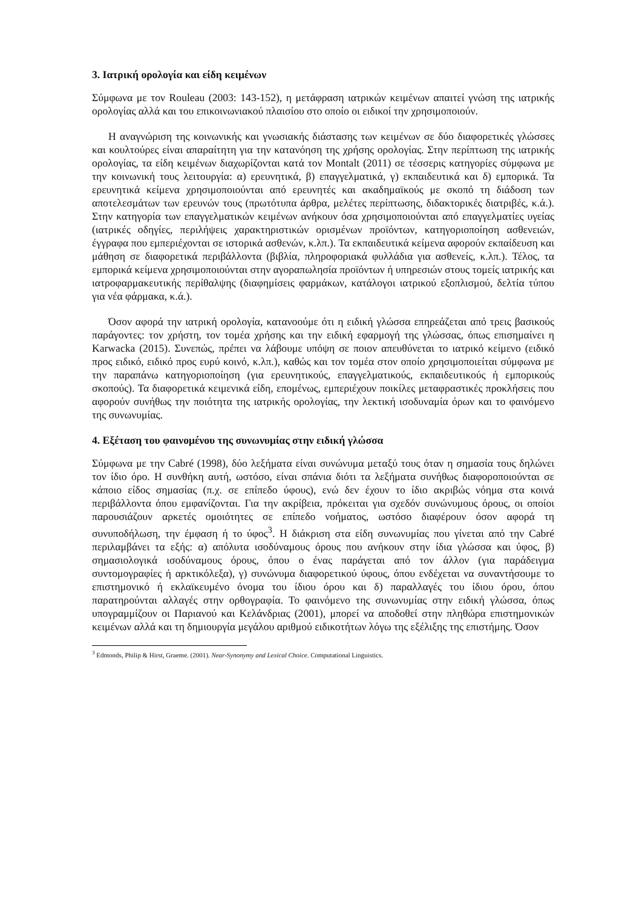3. Ιατρική ορολογία και είδη κειμένων
Σύμφωνα με τον Rouleau (2003: 143-152), η μετάφραση ιατρικών κειμένων απαιτεί γνώση της ιατρικής ορολογίας αλλά και του επικοινωνιακού πλαισίου στο οποίο οι ειδικοί την χρησιμοποιούν.
Η αναγνώριση της κοινωνικής και γνωσιακής διάστασης των κειμένων σε δύο διαφορετικές γλώσσες και κουλτούρες είναι απαραίτητη για την κατανόηση της χρήσης ορολογίας. Στην περίπτωση της ιατρικής ορολογίας, τα είδη κειμένων διαχωρίζονται κατά τον Montalt (2011) σε τέσσερις κατηγορίες σύμφωνα με την κοινωνική τους λειτουργία: α) ερευνητικά, β) επαγγελματικά, γ) εκπαιδευτικά και δ) εμπορικά. Τα ερευνητικά κείμενα χρησιμοποιούνται από ερευνητές και ακαδημαϊκούς με σκοπό τη διάδοση των αποτελεσμάτων των ερευνών τους (πρωτότυπα άρθρα, μελέτες περίπτωσης, διδακτορικές διατριβές, κ.ά.). Στην κατηγορία των επαγγελματικών κειμένων ανήκουν όσα χρησιμοποιούνται από επαγγελματίες υγείας (ιατρικές οδηγίες, περιλήψεις χαρακτηριστικών ορισμένων προϊόντων, κατηγοριοποίηση ασθενειών, έγγραφα που εμπεριέχονται σε ιστορικά ασθενών, κ.λπ.). Τα εκπαιδευτικά κείμενα αφορούν εκπαίδευση και μάθηση σε διαφορετικά περιβάλλοντα (βιβλία, πληροφοριακά φυλλάδια για ασθενείς, κ.λπ.). Τέλος, τα εμπορικά κείμενα χρησιμοποιούνται στην αγοραπωλησία προϊόντων ή υπηρεσιών στους τομείς ιατρικής και ιατροφαρμακευτικής περίθαλψης (διαφημίσεις φαρμάκων, κατάλογοι ιατρικού εξοπλισμού, δελτία τύπου για νέα φάρμακα, κ.ά.).
Όσον αφορά την ιατρική ορολογία, κατανοούμε ότι η ειδική γλώσσα επηρεάζεται από τρεις βασικούς παράγοντες: τον χρήστη, τον τομέα χρήσης και την ειδική εφαρμογή της γλώσσας, όπως επισημαίνει η Karwacka (2015). Συνεπώς, πρέπει να λάβουμε υπόψη σε ποιον απευθύνεται το ιατρικό κείμενο (ειδικό προς ειδικό, ειδικό προς ευρύ κοινό, κ.λπ.), καθώς και τον τομέα στον οποίο χρησιμοποιείται σύμφωνα με την παραπάνω κατηγοριοποίηση (για ερευνητικούς, επαγγελματικούς, εκπαιδευτικούς ή εμπορικούς σκοπούς). Τα διαφορετικά κειμενικά είδη, επομένως, εμπεριέχουν ποικίλες μεταφραστικές προκλήσεις που αφορούν συνήθως την ποιότητα της ιατρικής ορολογίας, την λεκτική ισοδυναμία όρων και το φαινόμενο της συνωνυμίας.
4. Εξέταση του φαινομένου της συνωνυμίας στην ειδική γλώσσα
Σύμφωνα με την Cabré (1998), δύο λεξήματα είναι συνώνυμα μεταξύ τους όταν η σημασία τους δηλώνει τον ίδιο όρο. Η συνθήκη αυτή, ωστόσο, είναι σπάνια διότι τα λεξήματα συνήθως διαφοροποιούνται σε κάποιο είδος σημασίας (π.χ. σε επίπεδο ύφους), ενώ δεν έχουν το ίδιο ακριβώς νόημα στα κοινά περιβάλλοντα όπου εμφανίζονται. Για την ακρίβεια, πρόκειται για σχεδόν συνώνυμους όρους, οι οποίοι παρουσιάζουν αρκετές ομοιότητες σε επίπεδο νοήματος, ωστόσο διαφέρουν όσον αφορά τη συνυποδήλωση, την έμφαση ή το ύφος<sup>3</sup>. Η διάκριση στα είδη συνωνυμίας που γίνεται από την Cabré περιλαμβάνει τα εξής: α) απόλυτα ισοδύναμους όρους που ανήκουν στην ίδια γλώσσα και ύφος, β) σημασιολογικά ισοδύναμους όρους, όπου ο ένας παράγεται από τον άλλον (για παράδειγμα συντομογραφίες ή αρκτικόλεξα), γ) συνώνυμα διαφορετικού ύφους, όπου ενδέχεται να συναντήσουμε το επιστημονικό ή εκλαϊκευμένο όνομα του ίδιου όρου και δ) παραλλαγές του ίδιου όρου, όπου παρατηρούνται αλλαγές στην ορθογραφία. Το φαινόμενο της συνωνυμίας στην ειδική γλώσσα, όπως υπογραμμίζουν οι Παριανού και Κελάνδριας (2001), μπορεί να αποδοθεί στην πληθώρα επιστημονικών κειμένων αλλά και τη δημιουργία μεγάλου αριθμού ειδικοτήτων λόγω της εξέλιξης της επιστήμης. Όσον
<sup>3</sup> Edmonds, Philip & Hirst, Graeme. (2001). Near-Synonymy and Lexical Choice. Computational Linguistics.